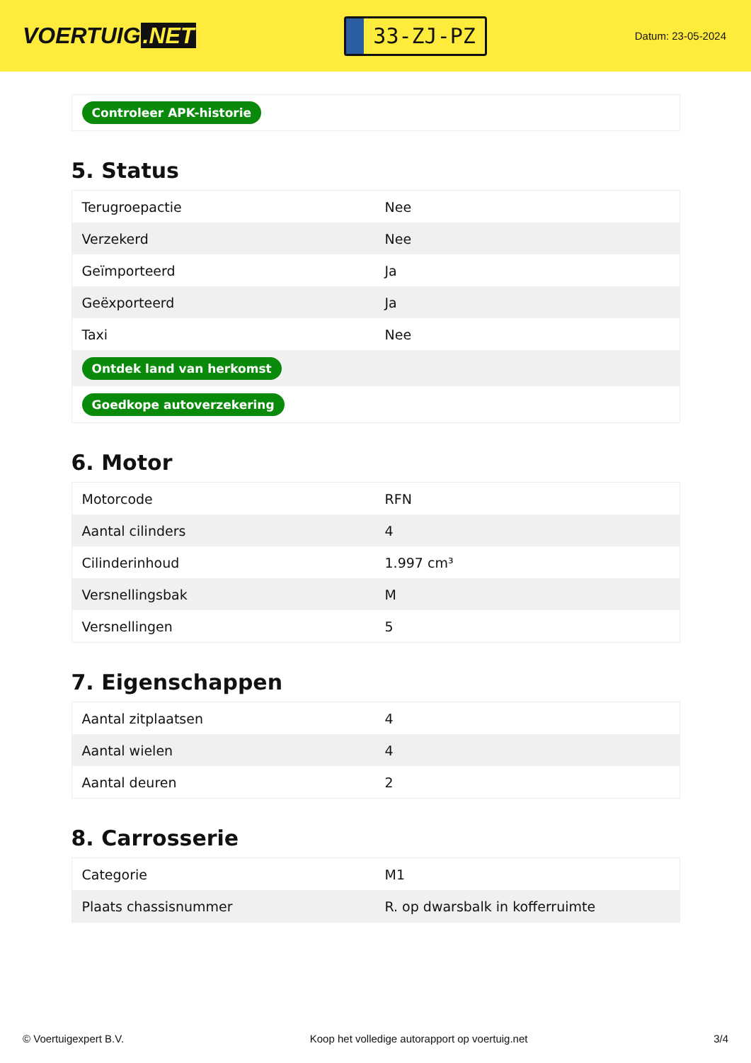VOERTUIG.NET
33-ZJ-PZ
Datum: 23-05-2024
Controleer APK-historie
5. Status
| Terugroepactie | Nee |
| Verzekerd | Nee |
| Geïmporteerd | Ja |
| Geëxporteerd | Ja |
| Taxi | Nee |
| Ontdek land van herkomst | |
| Goedkope autoverzekering | |
6. Motor
| Motorcode | RFN |
| Aantal cilinders | 4 |
| Cilinderinhoud | 1.997 cm³ |
| Versnellingsbak | M |
| Versnellingen | 5 |
7. Eigenschappen
| Aantal zitplaatsen | 4 |
| Aantal wielen | 4 |
| Aantal deuren | 2 |
8. Carrosserie
| Categorie | M1 |
| Plaats chassisnummer | R. op dwarsbalk in kofferruimte |
© Voertuigexpert B.V. Koop het volledige autorapport op voertuig.net 3/4